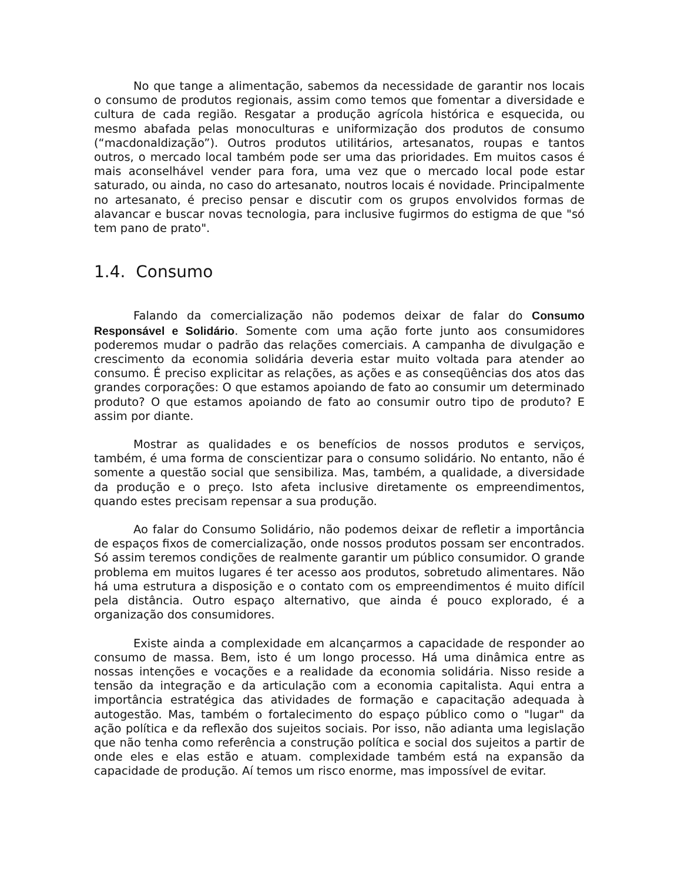No que tange a alimentação, sabemos da necessidade de garantir nos locais o consumo de produtos regionais, assim como temos que fomentar a diversidade e cultura de cada região. Resgatar a produção agrícola histórica e esquecida, ou mesmo abafada pelas monoculturas e uniformização dos produtos de consumo (“macdonaldização”). Outros produtos utilitários, artesanatos, roupas e tantos outros, o mercado local também pode ser uma das prioridades. Em muitos casos é mais aconselhável vender para fora, uma vez que o mercado local pode estar saturado, ou ainda, no caso do artesanato, noutros locais é novidade. Principalmente no artesanato, é preciso pensar e discutir com os grupos envolvidos formas de alavancar e buscar novas tecnologia, para inclusive fugirmos do estigma de que "só tem pano de prato".
1.4. Consumo
Falando da comercialização não podemos deixar de falar do Consumo Responsável e Solidário. Somente com uma ação forte junto aos consumidores poderemos mudar o padrão das relações comerciais. A campanha de divulgação e crescimento da economia solidária deveria estar muito voltada para atender ao consumo. É preciso explicitar as relações, as ações e as conseqüências dos atos das grandes corporações: O que estamos apoiando de fato ao consumir um determinado produto? O que estamos apoiando de fato ao consumir outro tipo de produto? E assim por diante.
Mostrar as qualidades e os benefícios de nossos produtos e serviços, também, é uma forma de conscientizar para o consumo solidário. No entanto, não é somente a questão social que sensibiliza. Mas, também, a qualidade, a diversidade da produção e o preço. Isto afeta inclusive diretamente os empreendimentos, quando estes precisam repensar a sua produção.
Ao falar do Consumo Solidário, não podemos deixar de refletir a importância de espaços fixos de comercialização, onde nossos produtos possam ser encontrados. Só assim teremos condições de realmente garantir um público consumidor. O grande problema em muitos lugares é ter acesso aos produtos, sobretudo alimentares. Não há uma estrutura a disposição e o contato com os empreendimentos é muito difícil pela distância. Outro espaço alternativo, que ainda é pouco explorado, é a organização dos consumidores.
Existe ainda a complexidade em alcançarmos a capacidade de responder ao consumo de massa. Bem, isto é um longo processo. Há uma dinâmica entre as nossas intenções e vocações e a realidade da economia solidária. Nisso reside a tensão da integração e da articulação com a economia capitalista. Aqui entra a importância estratégica das atividades de formação e capacitação adequada à autogestão. Mas, também o fortalecimento do espaço público como o "lugar" da ação política e da reflexão dos sujeitos sociais. Por isso, não adianta uma legislação que não tenha como referência a construção política e social dos sujeitos a partir de onde eles e elas estão e atuam. complexidade também está na expansão da capacidade de produção. Aí temos um risco enorme, mas impossível de evitar.